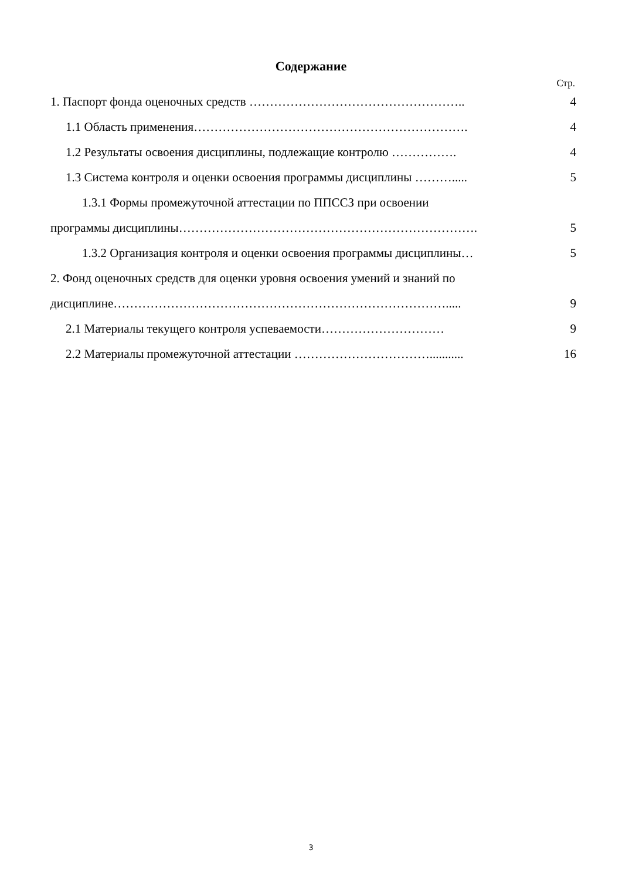Содержание
Стр.
1. Паспорт фонда оценочных средств …………………………………………….. 4
1.1 Область применения…………………………………………………………. 4
1.2 Результаты освоения дисциплины, подлежащие контролю ……………. 4
1.3 Система контроля и оценки освоения программы дисциплины ………..... 5
1.3.1 Формы промежуточной аттестации по ППССЗ при освоении
программы дисциплины………………………………………………………………. 5
1.3.2 Организация контроля и оценки освоения программы дисциплины… 5
2. Фонд оценочных средств для оценки уровня освоения умений и знаний по
дисциплине………………………………………………………………………..... 9
2.1 Материалы текущего контроля успеваемости………………………… 9
2.2 Материалы промежуточной аттестации ……………………………........... 16
3